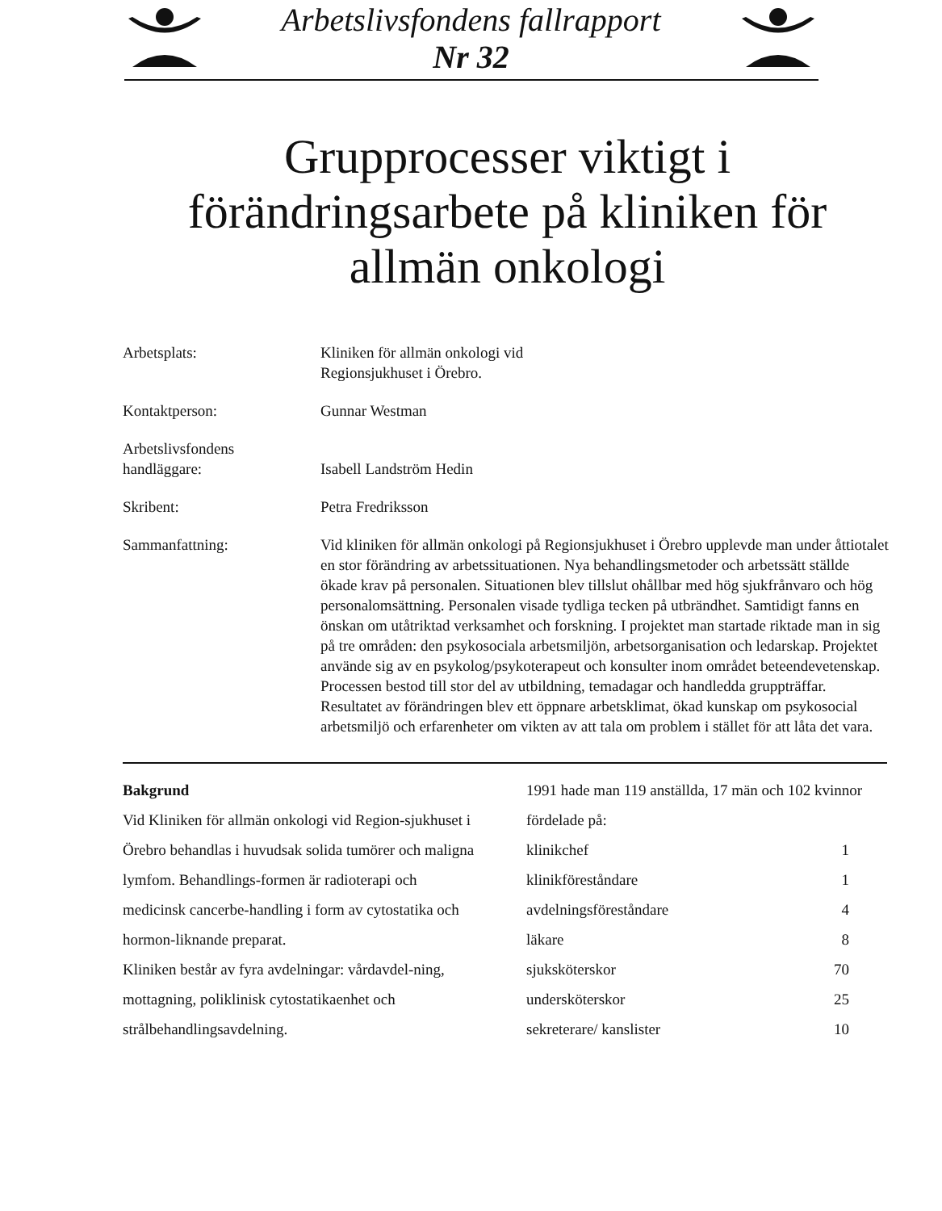Arbetslivsfondens fallrapport
Nr 32
Grupprocesser viktigt i förändringsarbete på kliniken för allmän onkologi
| Arbetsplats: | Kliniken för allmän onkologi vid Regionsjukhuset i Örebro. |
| Kontaktperson: | Gunnar Westman |
| Arbetslivsfondens handläggare: | Isabell Landström Hedin |
| Skribent: | Petra Fredriksson |
| Sammanfattning: | Vid kliniken för allmän onkologi på Regionsjukhuset i Örebro upplevde man under åttiotalet en stor förändring av arbetssituationen. Nya behandlingsmetoder och arbetssätt ställde ökade krav på personalen. Situationen blev tillslut ohållbar med hög sjukfrånvaro och hög personalomsättning. Personalen visade tydliga tecken på utbrändhet. Samtidigt fanns en önskan om utåtriktad verksamhet och forskning. I projektet man startade riktade man in sig på tre områden: den psykosociala arbetsmiljön, arbetsorganisation och ledarskap. Projektet använde sig av en psykolog/psykoterapeut och konsulter inom området beteendevetenskap. Processen bestod till stor del av utbildning, temadagar och handledda gruppträffar. Resultatet av förändringen blev ett öppnare arbetsklimat, ökad kunskap om psykosocial arbetsmiljö och erfarenheter om vikten av att tala om problem i stället för att låta det vara. |
Bakgrund
Vid Kliniken för allmän onkologi vid Region-sjukhuset i Örebro behandlas i huvudsak solida tumörer och maligna lymfom. Behandlings-formen är radioterapi och medicinsk cancerbe-handling i form av cytostatika och hormon-liknande preparat.
Kliniken består av fyra avdelningar: vårdavdel-ning, mottagning, poliklinisk cytostatikaenhet och strålbehandlingsavdelning.
1991 hade man 119 anställda, 17 män och 102 kvinnor fördelade på:
| klinikchef | 1 |
| klinikföreståndare | 1 |
| avdelningsföreståndare | 4 |
| läkare | 8 |
| sjuksköterskor | 70 |
| undersköterskor | 25 |
| sekreterare/ kanslister | 10 |